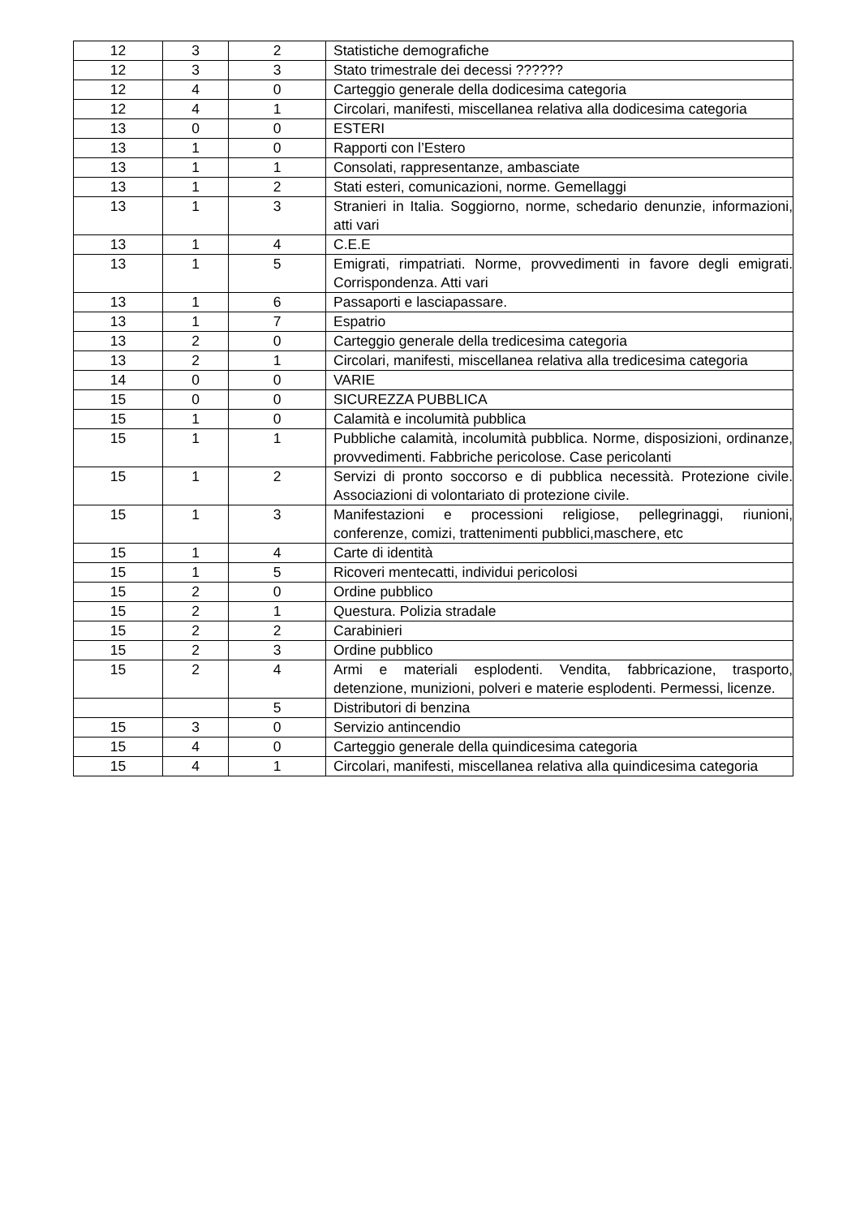| 12 | 3 | 2 | Statistiche demografiche |
| 12 | 3 | 3 | Stato trimestrale dei decessi ?????? |
| 12 | 4 | 0 | Carteggio generale della dodicesima categoria |
| 12 | 4 | 1 | Circolari, manifesti, miscellanea relativa alla dodicesima categoria |
| 13 | 0 | 0 | ESTERI |
| 13 | 1 | 0 | Rapporti con l’Estero |
| 13 | 1 | 1 | Consolati, rappresentanze, ambasciate |
| 13 | 1 | 2 | Stati esteri, comunicazioni, norme. Gemellaggi |
| 13 | 1 | 3 | Stranieri in Italia. Soggiorno, norme, schedario denunzie, informazioni, atti vari |
| 13 | 1 | 4 | C.E.E |
| 13 | 1 | 5 | Emigrati, rimpatriati. Norme, provvedimenti in favore degli emigrati. Corrispondenza. Atti vari |
| 13 | 1 | 6 | Passaporti e lasciapassare. |
| 13 | 1 | 7 | Espatrio |
| 13 | 2 | 0 | Carteggio generale della tredicesima categoria |
| 13 | 2 | 1 | Circolari, manifesti, miscellanea relativa alla tredicesima categoria |
| 14 | 0 | 0 | VARIE |
| 15 | 0 | 0 | SICUREZZA PUBBLICA |
| 15 | 1 | 0 | Calamità e incolumità pubblica |
| 15 | 1 | 1 | Pubbliche calamità, incolumità pubblica. Norme, disposizioni, ordinanze, provvedimenti. Fabbriche pericolose. Case pericolanti |
| 15 | 1 | 2 | Servizi di pronto soccorso e di pubblica necessità. Protezione civile. Associazioni di volontariato di protezione civile. |
| 15 | 1 | 3 | Manifestazioni e processioni religiose, pellegrinaggi, riunioni, conferenze, comizi, trattenimenti pubblici,maschere, etc |
| 15 | 1 | 4 | Carte di identità |
| 15 | 1 | 5 | Ricoveri mentecatti, individui pericolosi |
| 15 | 2 | 0 | Ordine pubblico |
| 15 | 2 | 1 | Questura. Polizia stradale |
| 15 | 2 | 2 | Carabinieri |
| 15 | 2 | 3 | Ordine pubblico |
| 15 | 2 | 4 | Armi e materiali esplodenti. Vendita, fabbricazione, trasporto, detenzione, munizioni, polveri e materie esplodenti. Permessi, licenze. |
| | | 5 | Distributori di benzina |
| 15 | 3 | 0 | Servizio antincendio |
| 15 | 4 | 0 | Carteggio generale della quindicesima categoria |
| 15 | 4 | 1 | Circolari, manifesti, miscellanea relativa alla quindicesima categoria |